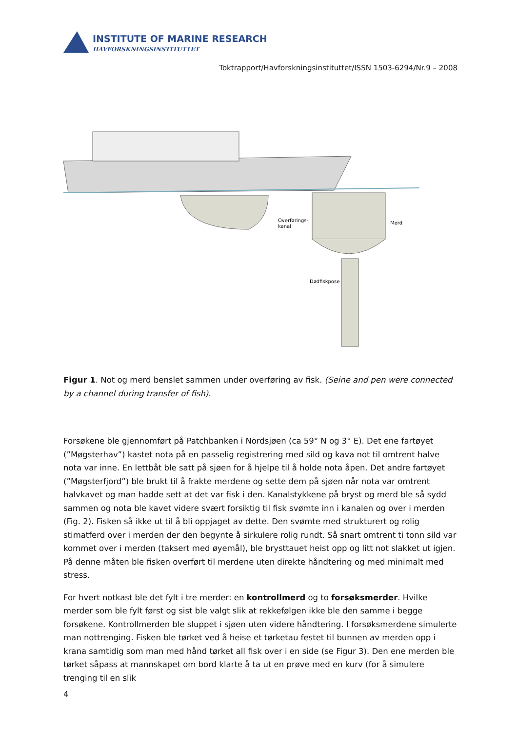INSTITUTE OF MARINE RESEARCH
HAVFORSKNINGSINSTITUTTET
Toktrapport/Havforskningsinstituttet/ISSN 1503-6294/Nr.9 – 2008
Overførings-
kanal
Merd
Dødfiskpose
Figur 1. Not og merd benslet sammen under overføring av fisk. (Seine and pen were connected by a channel during transfer of fish).
Forsøkene ble gjennomført på Patchbanken i Nordsjøen (ca 59° N og 3° E). Det ene fartøyet (”Møgsterhav”) kastet nota på en passelig registrering med sild og kava not til omtrent halve nota var inne. En lettbåt ble satt på sjøen for å hjelpe til å holde nota åpen. Det andre fartøyet (”Møgsterfjord”) ble brukt til å frakte merdene og sette dem på sjøen når nota var omtrent halvkavet og man hadde sett at det var fisk i den. Kanalstykkene på bryst og merd ble så sydd sammen og nota ble kavet videre svært forsiktig til fisk svømte inn i kanalen og over i merden (Fig. 2). Fisken så ikke ut til å bli oppjaget av dette. Den svømte med strukturert og rolig stimatferd over i merden der den begynte å sirkulere rolig rundt. Så snart omtrent ti tonn sild var kommet over i merden (taksert med øyemål), ble brysttauet heist opp og litt not slakket ut igjen. På denne måten ble fisken overført til merdene uten direkte håndtering og med minimalt med stress.
For hvert notkast ble det fylt i tre merder: en kontrollmerd og to forsøksmerder. Hvilke merder som ble fylt først og sist ble valgt slik at rekkefølgen ikke ble den samme i begge forsøkene. Kontrollmerden ble sluppet i sjøen uten videre håndtering. I forsøksmerdene simulerte man nottrenging. Fisken ble tørket ved å heise et tørketau festet til bunnen av merden opp i krana samtidig som man med hånd tørket all fisk over i en side (se Figur 3). Den ene merden ble tørket såpass at mannskapet om bord klarte å ta ut en prøve med en kurv (for å simulere trenging til en slik
4